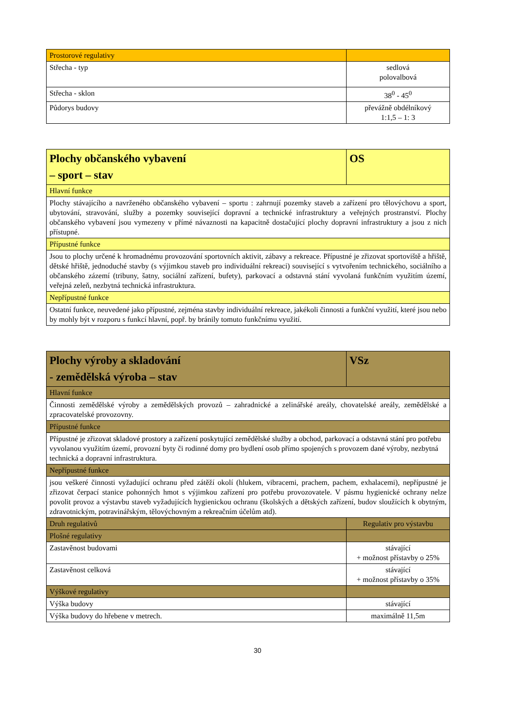| Prostorové regulativy | |
| Střecha - typ | sedlová polovalbová |
| Střecha - sklon | 38<sup>0</sup> - 45<sup>0</sup> |
| Půdorys budovy | převážně obdélníkový 1:1,5 – 1: 3 |
| Plochy občanského vybavení – sport – stav | OS |
| Hlavní funkce | |
| Plochy stávajícího a navrženého občanského vybavení – sportu : zahrnují pozemky staveb a zařízení pro tělovýchovu a sport, ubytování, stravování, služby a pozemky související dopravní a technické infrastruktury a veřejných prostranství. Plochy občanského vybavení jsou vymezeny v přímé návaznosti na kapacitně dostačující plochy dopravní infrastruktury a jsou z nich přístupné. | |
| Přípustné funkce | |
| Jsou to plochy určené k hromadnému provozování sportovních aktivit, zábavy a rekreace. Přípustné je zřizovat sportoviště a hřiště, dětské hřiště, jednoduché stavby (s výjimkou staveb pro individuální rekreaci) související s vytvořením technického, sociálního a občanského zázemí (tribuny, šatny, sociální zařízení, bufety), parkovací a odstavná stání vyvolaná funkčním využitím území, veřejná zeleň, nezbytná technická infrastruktura. | |
| Nepřípustné funkce | |
| Ostatní funkce, neuvedené jako přípustné, zejména stavby individuální rekreace, jakékoli činnosti a funkční využití, které jsou nebo by mohly být v rozporu s funkcí hlavní, popř. by bránily tomuto funkčnímu využití. | |
| Plochy výroby a skladování - zemědělská výroba – stav | VSz |
| Hlavní funkce | |
| Činnosti zemědělské výroby a zemědělských provozů – zahradnické a zelinářské areály, chovatelské areály, zemědělské a zpracovatelské provozovny. | |
| Přípustné funkce | |
| Přípustné je zřizovat skladové prostory a zařízení poskytující zemědělské služby a obchod, parkovací a odstavná stání pro potřebu vyvolanou využitím území, provozní byty či rodinné domy pro bydlení osob přímo spojených s provozem dané výroby, nezbytná technická a dopravní infrastruktura. | |
| Nepřípustné funkce | |
| jsou veškeré činnosti vyžadující ochranu před zátěží okolí (hlukem, vibracemi, prachem, pachem, exhalacemi), nepřípustné je zřizovat čerpací stanice pohonných hmot s výjimkou zařízení pro potřebu provozovatele. V pásmu hygienické ochrany nelze povolit provoz a výstavbu staveb vyžadujících hygienickou ochranu (školských a dětských zařízení, budov sloužících k obytným, zdravotnickým, potravinářským, tělovýchovným a rekreačním účelům atd). | |
| Druh regulativů | Regulativ pro výstavbu |
| Plošné regulativy | |
| Zastavěnost budovami | stávající + možnost přístavby o 25% |
| Zastavěnost celková | stávající + možnost přístavby o 35% |
| Výškové regulativy | |
| Výška budovy | stávající |
| Výška budovy do hřebene v metrech. | maximálně 11,5m |
30